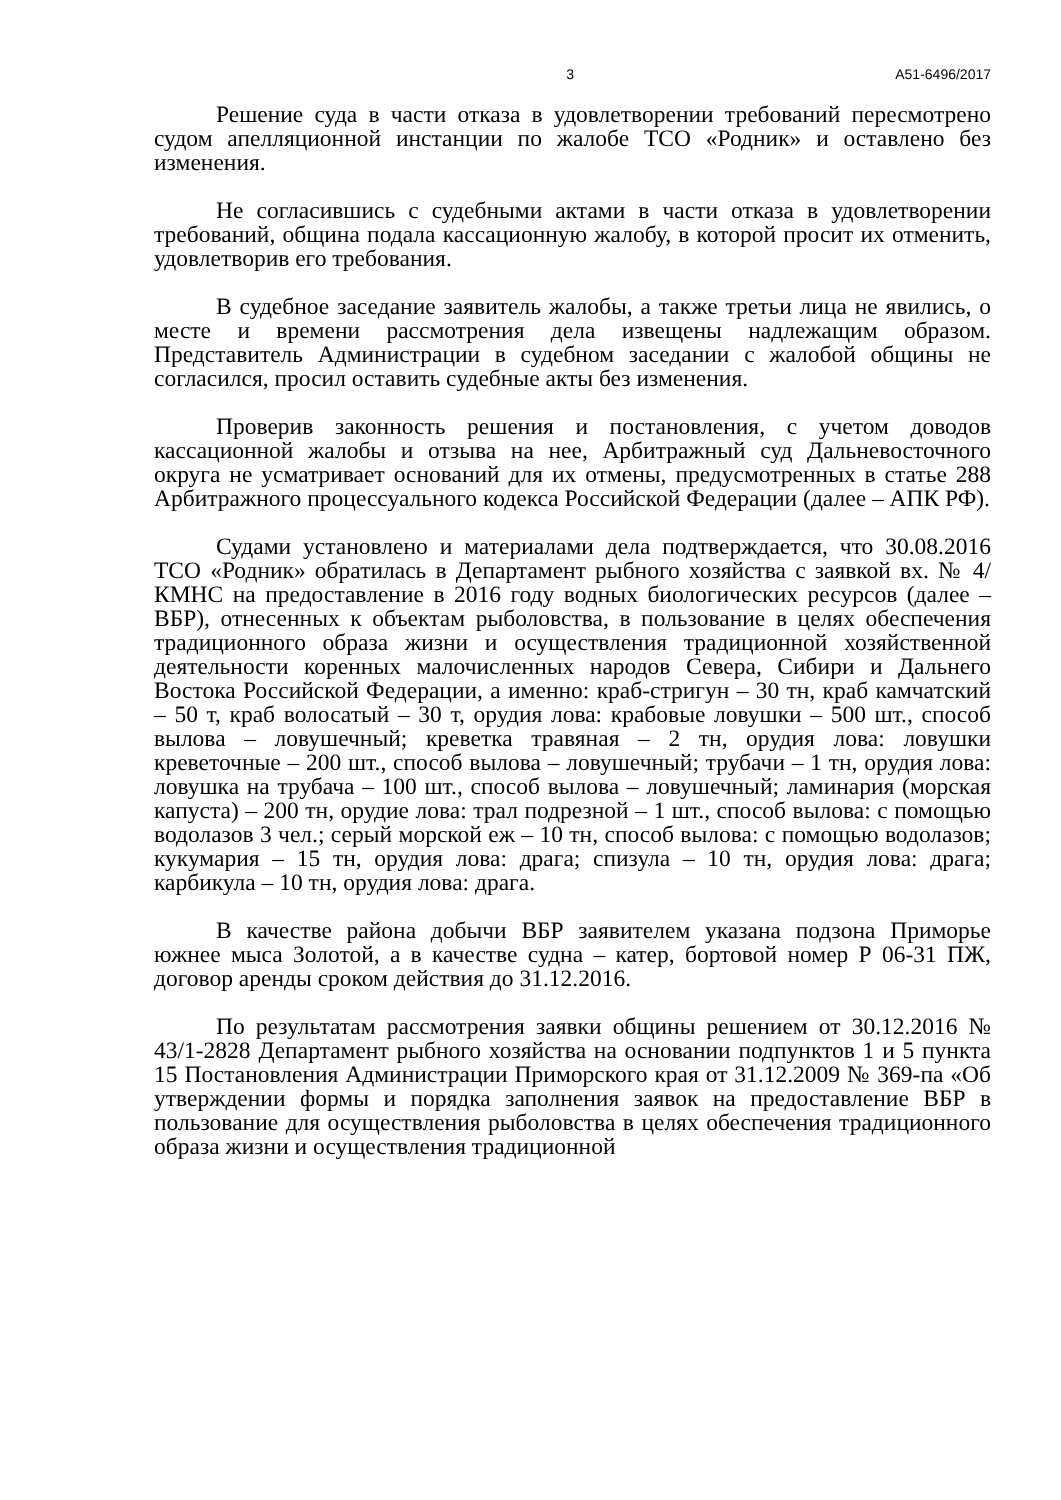3 А51-6496/2017
Решение суда в части отказа в удовлетворении требований пересмотрено судом апелляционной инстанции по жалобе ТСО «Родник» и оставлено без изменения.
Не согласившись с судебными актами в части отказа в удовлетворении требований, община подала кассационную жалобу, в которой просит их отменить, удовлетворив его требования.
В судебное заседание заявитель жалобы, а также третьи лица не явились, о месте и времени рассмотрения дела извещены надлежащим образом. Представитель Администрации в судебном заседании с жалобой общины не согласился, просил оставить судебные акты без изменения.
Проверив законность решения и постановления, с учетом доводов кассационной жалобы и отзыва на нее, Арбитражный суд Дальневосточного округа не усматривает оснований для их отмены, предусмотренных в статье 288 Арбитражного процессуального кодекса Российской Федерации (далее – АПК РФ).
Судами установлено и материалами дела подтверждается, что 30.08.2016 ТСО «Родник» обратилась в Департамент рыбного хозяйства с заявкой вх. № 4/КМНС на предоставление в 2016 году водных биологических ресурсов (далее – ВБР), отнесенных к объектам рыболовства, в пользование в целях обеспечения традиционного образа жизни и осуществления традиционной хозяйственной деятельности коренных малочисленных народов Севера, Сибири и Дальнего Востока Российской Федерации, а именно: краб-стригун – 30 тн, краб камчатский – 50 т, краб волосатый – 30 т, орудия лова: крабовые ловушки – 500 шт., способ вылова – ловушечный; креветка травяная – 2 тн, орудия лова: ловушки креветочные – 200 шт., способ вылова – ловушечный; трубачи – 1 тн, орудия лова: ловушка на трубача – 100 шт., способ вылова – ловушечный; ламинария (морская капуста) – 200 тн, орудие лова: трал подрезной – 1 шт., способ вылова: с помощью водолазов 3 чел.; серый морской еж – 10 тн, способ вылова: с помощью водолазов; кукумария – 15 тн, орудия лова: драга; спизула – 10 тн, орудия лова: драга; карбикула – 10 тн, орудия лова: драга.
В качестве района добычи ВБР заявителем указана подзона Приморье южнее мыса Золотой, а в качестве судна – катер, бортовой номер Р 06-31 ПЖ, договор аренды сроком действия до 31.12.2016.
По результатам рассмотрения заявки общины решением от 30.12.2016 № 43/1-2828 Департамент рыбного хозяйства на основании подпунктов 1 и 5 пункта 15 Постановления Администрации Приморского края от 31.12.2009 № 369-па «Об утверждении формы и порядка заполнения заявок на предоставление ВБР в пользование для осуществления рыболовства в целях обеспечения традиционного образа жизни и осуществления традиционной